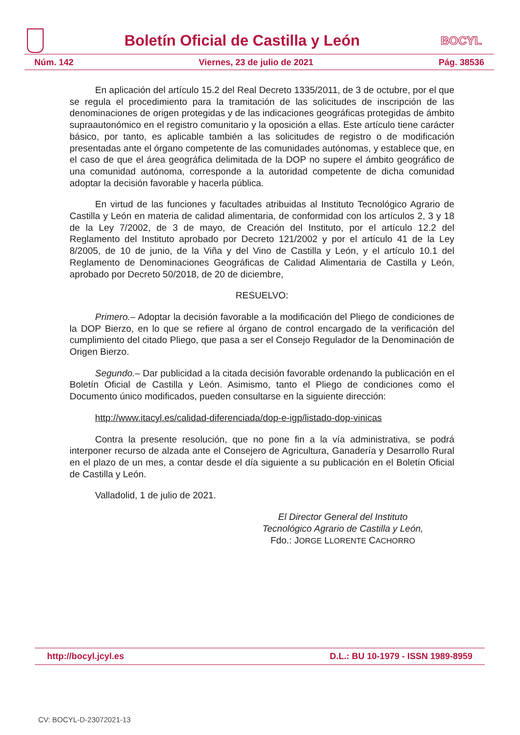Boletín Oficial de Castilla y León
BOCYL
Núm. 142 Viernes, 23 de julio de 2021 Pág. 38536
En aplicación del artículo 15.2 del Real Decreto 1335/2011, de 3 de octubre, por el que se regula el procedimiento para la tramitación de las solicitudes de inscripción de las denominaciones de origen protegidas y de las indicaciones geográficas protegidas de ámbito supraautonómico en el registro comunitario y la oposición a ellas. Este artículo tiene carácter básico, por tanto, es aplicable también a las solicitudes de registro o de modificación presentadas ante el órgano competente de las comunidades autónomas, y establece que, en el caso de que el área geográfica delimitada de la DOP no supere el ámbito geográfico de una comunidad autónoma, corresponde a la autoridad competente de dicha comunidad adoptar la decisión favorable y hacerla pública.
En virtud de las funciones y facultades atribuidas al Instituto Tecnológico Agrario de Castilla y León en materia de calidad alimentaria, de conformidad con los artículos 2, 3 y 18 de la Ley 7/2002, de 3 de mayo, de Creación del Instituto, por el artículo 12.2 del Reglamento del Instituto aprobado por Decreto 121/2002 y por el artículo 41 de la Ley 8/2005, de 10 de junio, de la Viña y del Vino de Castilla y León, y el artículo 10.1 del Reglamento de Denominaciones Geográficas de Calidad Alimentaria de Castilla y León, aprobado por Decreto 50/2018, de 20 de diciembre,
RESUELVO:
Primero.– Adoptar la decisión favorable a la modificación del Pliego de condiciones de la DOP Bierzo, en lo que se refiere al órgano de control encargado de la verificación del cumplimiento del citado Pliego, que pasa a ser el Consejo Regulador de la Denominación de Origen Bierzo.
Segundo.– Dar publicidad a la citada decisión favorable ordenando la publicación en el Boletín Oficial de Castilla y León. Asimismo, tanto el Pliego de condiciones como el Documento único modificados, pueden consultarse en la siguiente dirección:
http://www.itacyl.es/calidad-diferenciada/dop-e-igp/listado-dop-vinicas
Contra la presente resolución, que no pone fin a la vía administrativa, se podrá interponer recurso de alzada ante el Consejero de Agricultura, Ganadería y Desarrollo Rural en el plazo de un mes, a contar desde el día siguiente a su publicación en el Boletín Oficial de Castilla y León.
Valladolid, 1 de julio de 2021.
El Director General del Instituto
Tecnológico Agrario de Castilla y León,
Fdo.: JORGE LLORENTE CACHORRO
http://bocyl.jcyl.es D.L.: BU 10-1979 - ISSN 1989-8959
CV: BOCYL-D-23072021-13